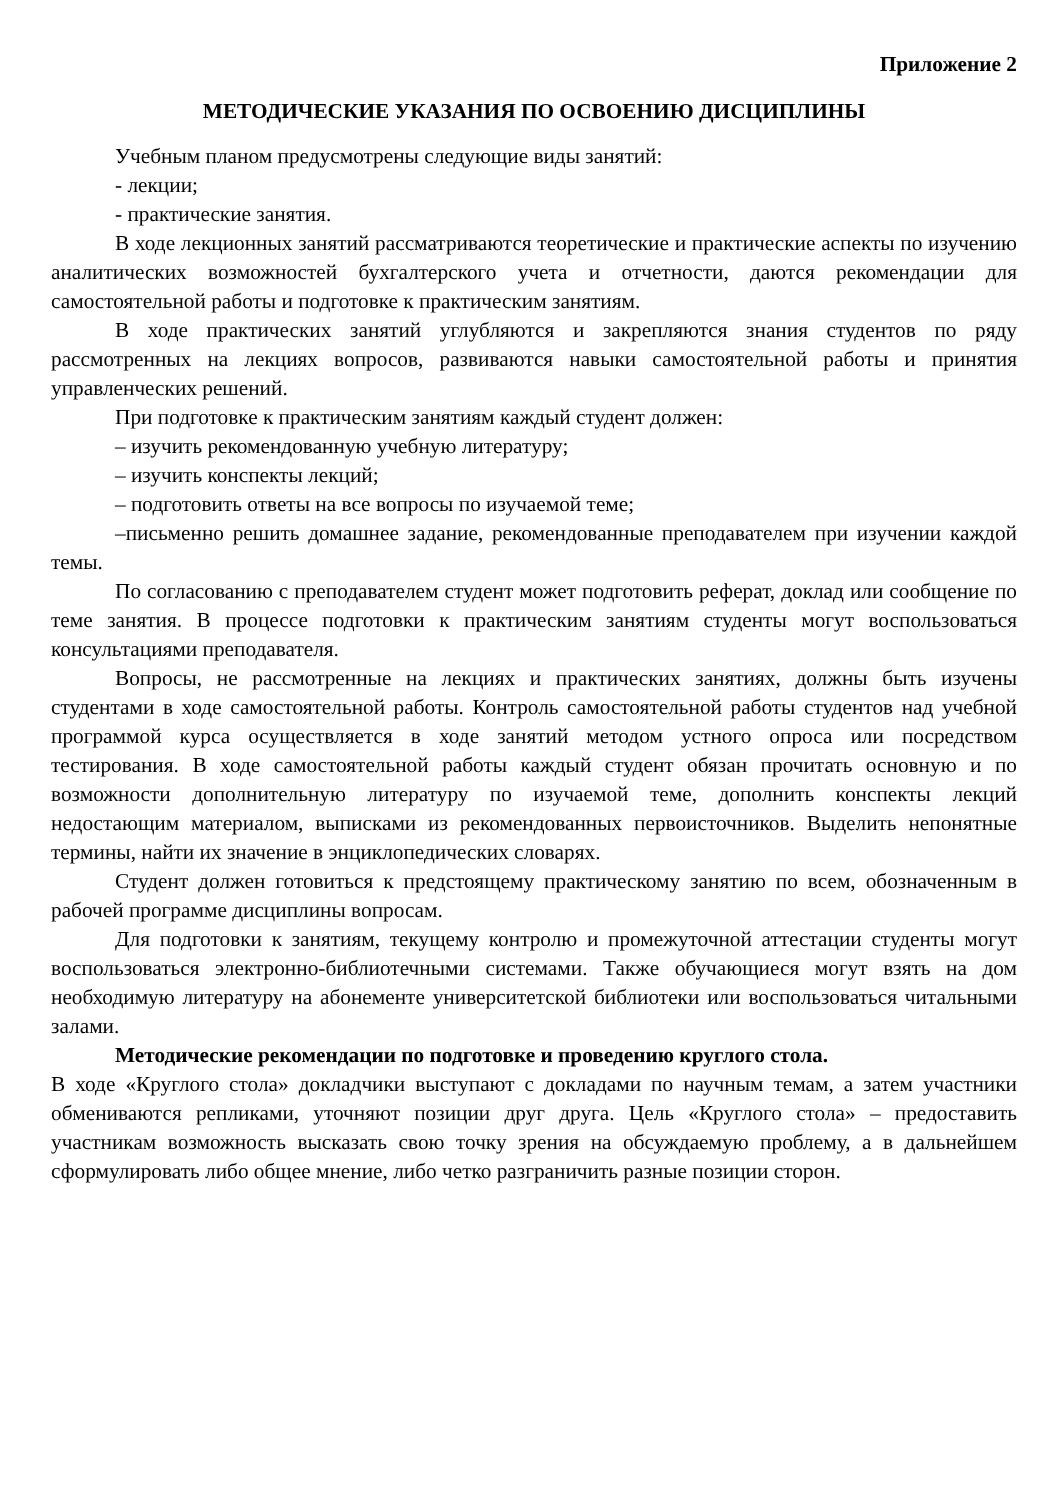Приложение 2
МЕТОДИЧЕСКИЕ УКАЗАНИЯ ПО ОСВОЕНИЮ ДИСЦИПЛИНЫ
Учебным планом предусмотрены следующие виды занятий:
- лекции;
- практические занятия.
В ходе лекционных занятий рассматриваются теоретические и практические аспекты по изучению аналитических возможностей бухгалтерского учета и отчетности, даются рекомендации для самостоятельной работы и подготовке к практическим занятиям.
В ходе практических занятий углубляются и закрепляются знания студентов по ряду рассмотренных на лекциях вопросов, развиваются навыки самостоятельной работы и принятия управленческих решений.
При подготовке к практическим занятиям каждый студент должен:
– изучить рекомендованную учебную литературу;
– изучить конспекты лекций;
– подготовить ответы на все вопросы по изучаемой теме;
–письменно решить домашнее задание, рекомендованные преподавателем при изучении каждой темы.
По согласованию с преподавателем студент может подготовить реферат, доклад или сообщение по теме занятия. В процессе подготовки к практическим занятиям студенты могут воспользоваться консультациями преподавателя.
Вопросы, не рассмотренные на лекциях и практических занятиях, должны быть изучены студентами в ходе самостоятельной работы. Контроль самостоятельной работы студентов над учебной программой курса осуществляется в ходе занятий методом устного опроса или посредством тестирования. В ходе самостоятельной работы каждый студент обязан прочитать основную и по возможности дополнительную литературу по изучаемой теме, дополнить конспекты лекций недостающим материалом, выписками из рекомендованных первоисточников. Выделить непонятные термины, найти их значение в энциклопедических словарях.
Студент должен готовиться к предстоящему практическому занятию по всем, обозначенным в рабочей программе дисциплины вопросам.
Для подготовки к занятиям, текущему контролю и промежуточной аттестации студенты могут воспользоваться электронно-библиотечными системами. Также обучающиеся могут взять на дом необходимую литературу на абонементе университетской библиотеки или воспользоваться читальными залами.
Методические рекомендации по подготовке и проведению круглого стола.
В ходе «Круглого стола» докладчики выступают с докладами по научным темам, а затем участники обмениваются репликами, уточняют позиции друг друга. Цель «Круглого стола» – предоставить участникам возможность высказать свою точку зрения на обсуждаемую проблему, а в дальнейшем сформулировать либо общее мнение, либо четко разграничить разные позиции сторон.